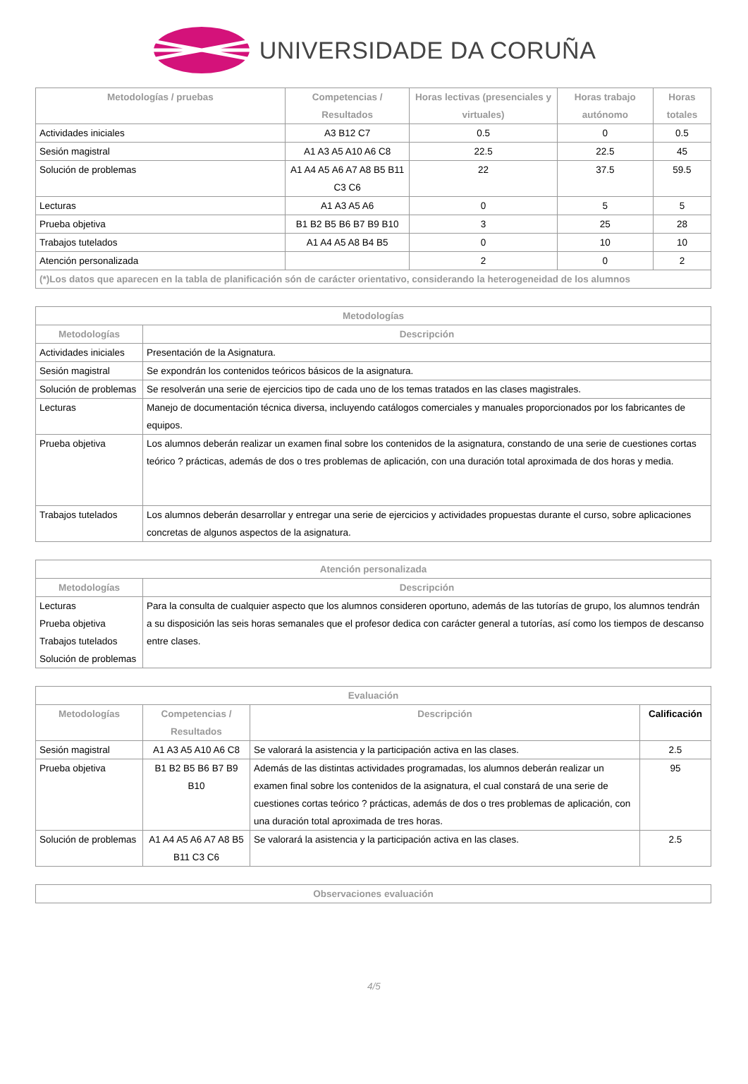UNIVERSIDADE DA CORUÑA
| Metodologías / pruebas | Competencias / Resultados | Horas lectivas (presenciales y virtuales) | Horas trabajo autónomo | Horas totales |
| --- | --- | --- | --- | --- |
| Actividades iniciales | A3 B12 C7 | 0.5 | 0 | 0.5 |
| Sesión magistral | A1 A3 A5 A10 A6 C8 | 22.5 | 22.5 | 45 |
| Solución de problemas | A1 A4 A5 A6 A7 A8 B5 B11 C3 C6 | 22 | 37.5 | 59.5 |
| Lecturas | A1 A3 A5 A6 | 0 | 5 | 5 |
| Prueba objetiva | B1 B2 B5 B6 B7 B9 B10 | 3 | 25 | 28 |
| Trabajos tutelados | A1 A4 A5 A8 B4 B5 | 0 | 10 | 10 |
| Atención personalizada | | 2 | 0 | 2 |
| (*)Los datos que aparecen en la tabla de planificación són de carácter orientativo, considerando la heterogeneidad de los alumnos | | | | |
| Metodologías | |
| --- | --- |
| Metodologías | Descripción |
| Actividades iniciales | Presentación de la Asignatura. |
| Sesión magistral | Se expondrán los contenidos teóricos básicos de la asignatura. |
| Solución de problemas | Se resolverán una serie de ejercicios tipo de cada uno de los temas tratados en las clases magistrales. |
| Lecturas | Manejo de documentación técnica diversa, incluyendo catálogos comerciales y manuales proporcionados por los fabricantes de equipos. |
| Prueba objetiva | Los alumnos deberán realizar un examen final sobre los contenidos de la asignatura, constando de una serie de cuestiones cortas teórico ? prácticas, además de dos o tres problemas de aplicación, con una duración total aproximada de dos horas y media. |
| Trabajos tutelados | Los alumnos deberán desarrollar y entregar una serie de ejercicios y actividades propuestas durante el curso, sobre aplicaciones concretas de algunos aspectos de la asignatura. |
| Atención personalizada | |
| --- | --- |
| Metodologías | Descripción |
| Lecturas Prueba objetiva Trabajos tutelados Solución de problemas | Para la consulta de cualquier aspecto que los alumnos consideren oportuno, además de las tutorías de grupo, los alumnos tendrán a su disposición las seis horas semanales que el profesor dedica con carácter general a tutorías, así como los tiempos de descanso entre clases. |
| Evaluación | | | |
| --- | --- | --- | --- |
| Metodologías | Competencias / Resultados | Descripción | Calificación |
| Sesión magistral | A1 A3 A5 A10 A6 C8 | Se valorará la asistencia y la participación activa en las clases. | 2.5 |
| Prueba objetiva | B1 B2 B5 B6 B7 B9 B10 | Además de las distintas actividades programadas, los alumnos deberán realizar un examen final sobre los contenidos de la asignatura, el cual constará de una serie de cuestiones cortas teórico ? prácticas, además de dos o tres problemas de aplicación, con una duración total aproximada de tres horas. | 95 |
| Solución de problemas | A1 A4 A5 A6 A7 A8 B5 B11 C3 C6 | Se valorará la asistencia y la participación activa en las clases. | 2.5 |
| Observaciones evaluación |
| --- |
4/5